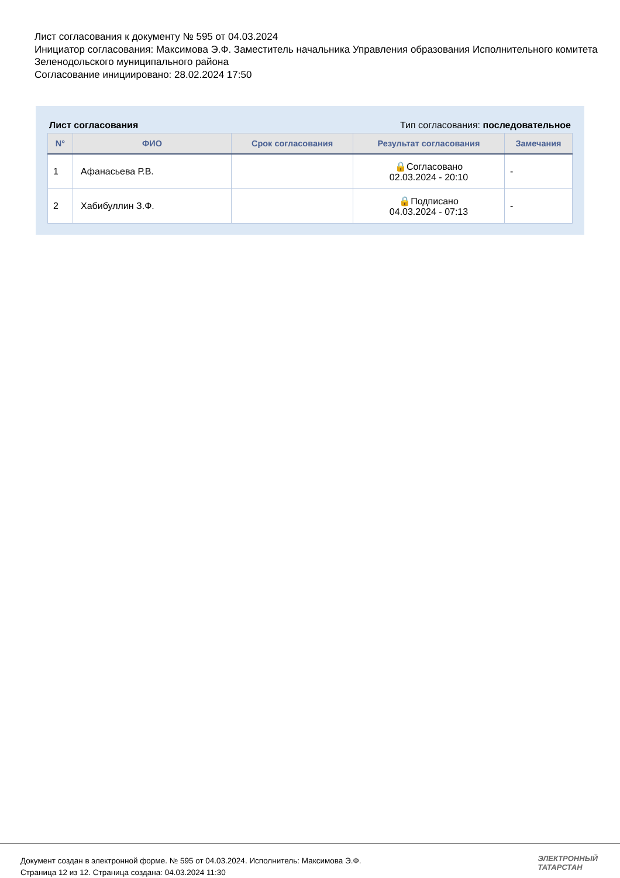Лист согласования к документу № 595 от 04.03.2024
Инициатор согласования: Максимова Э.Ф. Заместитель начальника Управления образования Исполнительного комитета Зеленодольского муниципального района
Согласование инициировано: 28.02.2024 17:50
Лист согласования Тип согласования: последовательное
| N° | ФИО | Срок согласования | Результат согласования | Замечания |
| --- | --- | --- | --- | --- |
| 1 | Афанасьева Р.В. | | 🔒Согласовано 02.03.2024 - 20:10 | - |
| 2 | Хабибуллин З.Ф. | | 🔒Подписано 04.03.2024 - 07:13 | - |
Документ создан в электронной форме. № 595 от 04.03.2024. Исполнитель: Максимова Э.Ф.
Страница 12 из 12. Страница создана: 04.03.2024 11:30
ЭЛЕКТРОННЫЙ
ТАТАРСТАН